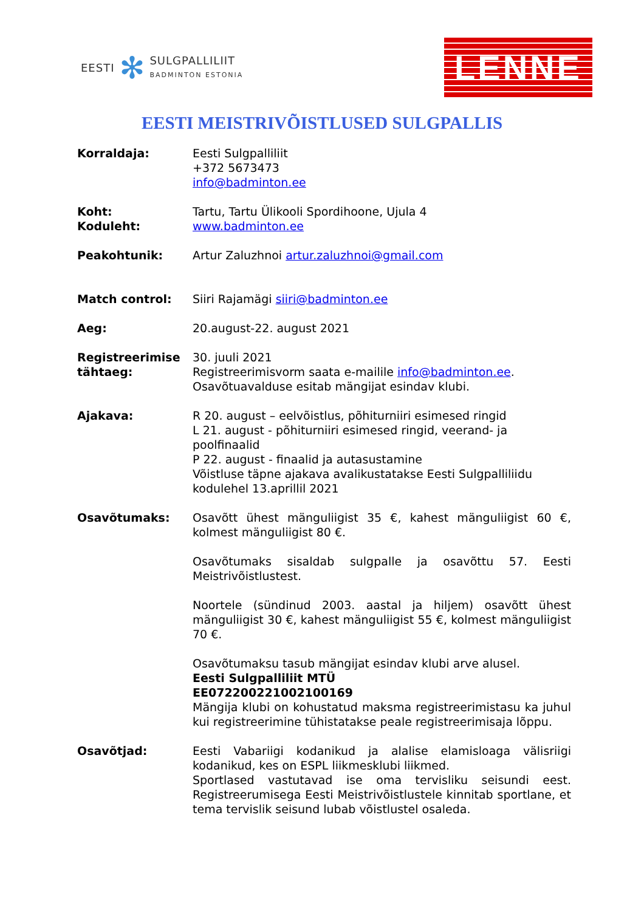EESTI ✻
SULGPALLILIIT
BADMINTON ESTONIA
LENNE
EESTI MEISTRIVÕISTLUSED SULGPALLIS
Korraldaja: Eesti Sulgpalliliit
+372 5673473
info@badminton.ee
Koht:
Koduleht:
Tartu, Tartu Ülikooli Spordihoone, Ujula 4
www.badminton.ee
Peakohtunik: Artur Zaluzhnoi artur.zaluzhnoi@gmail.com
Match control: Siiri Rajamägi siiri@badminton.ee
Aeg: 20.august-22. august 2021
Registreerimise tähtaeg:
30. juuli 2021
Registreerimisvorm saata e-mailile info@badminton.ee.
Osavõtuavalduse esitab mängijat esindav klubi.
Ajakava: R 20. august – eelvõistlus, põhiturniiri esimesed ringid
L 21. august - põhiturniiri esimesed ringid, veerand- ja poolfinaalid
P 22. august - finaalid ja autasustamine
Võistluse täpne ajakava avalikustatakse Eesti Sulgpalliliidu kodulehel 13.aprillil 2021
Osavõtumaks: Osavõtt ühest mänguliigist 35 €, kahest mänguliigist 60 €, kolmest mänguliigist 80 €.
Osavõtumaks sisaldab sulgpalle ja osavõttu 57. Eesti Meistrivõistlustest.
Noortele (sündinud 2003. aastal ja hiljem) osavõtt ühest mänguliigist 30 €, kahest mänguliigist 55 €, kolmest mänguliigist 70 €.
Osavõtumaksu tasub mängijat esindav klubi arve alusel.
Eesti Sulgpalliliit MTÜ
EE072200221002100169
Mängija klubi on kohustatud maksma registreerimistasu ka juhul kui registreerimine tühistatakse peale registreerimisaja lõppu.
Osavõtjad: Eesti Vabariigi kodanikud ja alalise elamisloaga välisriigi kodanikud, kes on ESPL liikmesklubi liikmed.
Sportlased vastutavad ise oma tervisliku seisundi eest. Registreerumisega Eesti Meistrivõistlustele kinnitab sportlane, et tema tervislik seisund lubab võistlustel osaleda.